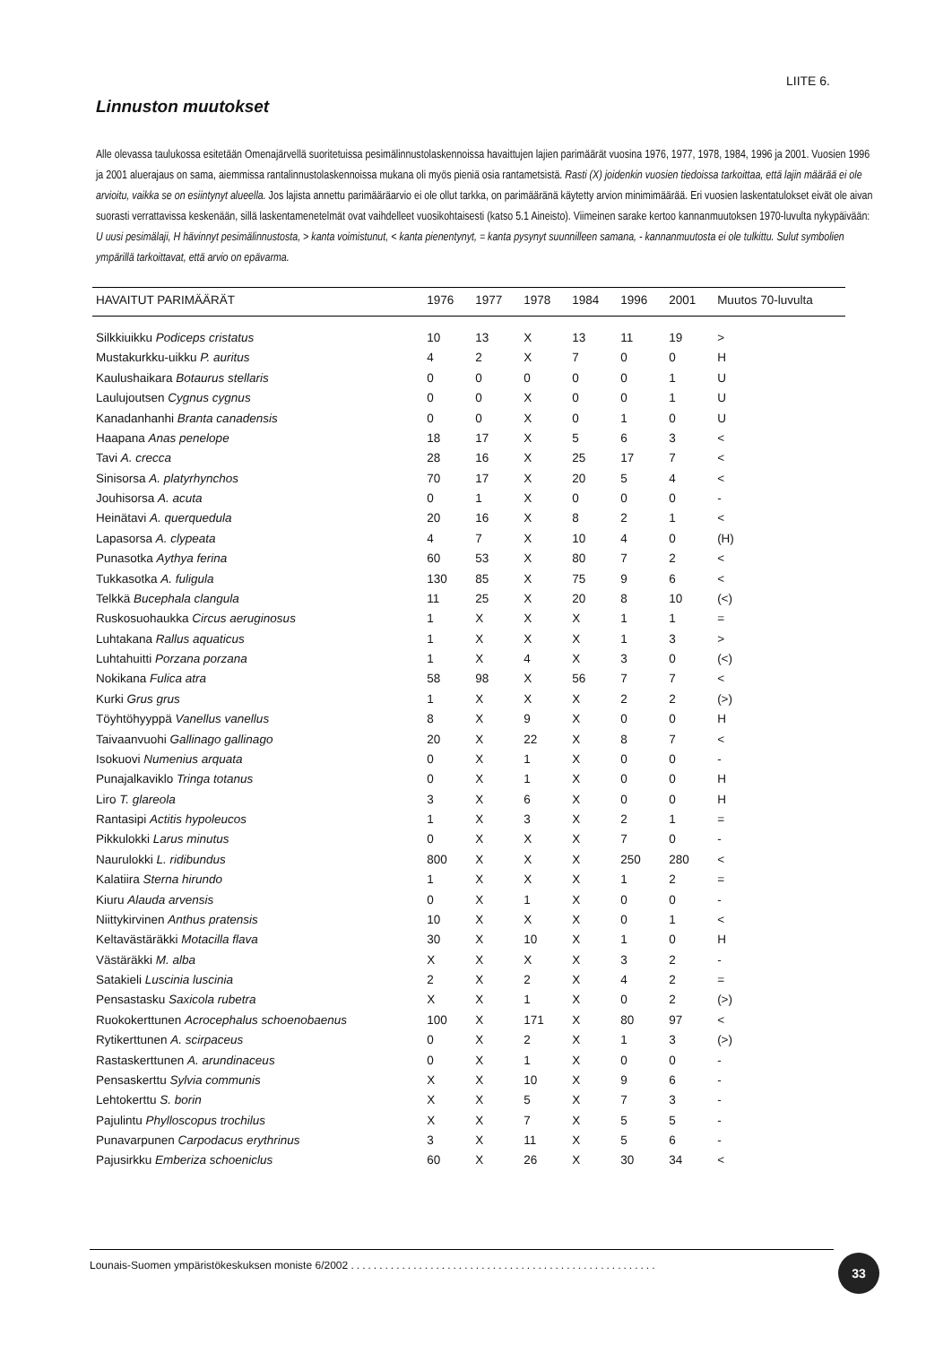LIITE 6.
Linnuston muutokset
Alle olevassa taulukossa esitetään Omenajärvellä suoritetuissa pesimälinnustolaskennoissa havaittujen lajien parimäärät vuosina 1976, 1977, 1978, 1984, 1996 ja 2001. Vuosien 1996 ja 2001 aluerajaus on sama, aiemmissa rantalinnustolaskennoissa mukana oli myös pieniä osia rantametsistä. Rasti (X) joidenkin vuosien tiedoissa tarkoittaa, että lajin määrää ei ole arvioitu, vaikka se on esiintynyt alueella. Jos lajista annettu parimääräarvio ei ole ollut tarkka, on parimääränä käytetty arvion minimimäärää. Eri vuosien laskentatulokset eivät ole aivan suorasti verrattavissa keskenään, sillä laskentamenetelmät ovat vaihdelleet vuosikohtaisesti (katso 5.1 Aineisto). Viimeinen sarake kertoo kannanmuutoksen 1970-luvulta nykypäivään: U uusi pesimälaji, H hävinnyt pesimälinnustosta, > kanta voimistunut, < kanta pienentynyt, = kanta pysynyt suunnilleen samana, - kannanmuutosta ei ole tulkittu. Sulut symbolien ympärillä tarkoittavat, että arvio on epävarma.
| HAVAITUT PARIMÄÄRÄT | 1976 | 1977 | 1978 | 1984 | 1996 | 2001 | Muutos 70-luvulta |
| --- | --- | --- | --- | --- | --- | --- | --- |
| Silkkiuikku Podiceps cristatus | 10 | 13 | X | 13 | 11 | 19 | > |
| Mustakurkku-uikku P. auritus | 4 | 2 | X | 7 | 0 | 0 | H |
| Kaulushaikara Botaurus stellaris | 0 | 0 | 0 | 0 | 0 | 1 | U |
| Laulujoutsen Cygnus cygnus | 0 | 0 | X | 0 | 0 | 1 | U |
| Kanadanhanhi Branta canadensis | 0 | 0 | X | 0 | 1 | 0 | U |
| Haapana Anas penelope | 18 | 17 | X | 5 | 6 | 3 | < |
| Tavi A. crecca | 28 | 16 | X | 25 | 17 | 7 | < |
| Sinisorsa A. platyrhynchos | 70 | 17 | X | 20 | 5 | 4 | < |
| Jouhisorsa A. acuta | 0 | 1 | X | 0 | 0 | 0 | - |
| Heinätavi A. querquedula | 20 | 16 | X | 8 | 2 | 1 | < |
| Lapasorsa A. clypeata | 4 | 7 | X | 10 | 4 | 0 | (H) |
| Punasotka Aythya ferina | 60 | 53 | X | 80 | 7 | 2 | < |
| Tukkasotka A. fuligula | 130 | 85 | X | 75 | 9 | 6 | < |
| Telkkä Bucephala clangula | 11 | 25 | X | 20 | 8 | 10 | (<) |
| Ruskosuohaukka Circus aeruginosus | 1 | X | X | X | 1 | 1 | = |
| Luhtakana Rallus aquaticus | 1 | X | X | X | 1 | 3 | > |
| Luhtahuitti Porzana porzana | 1 | X | 4 | X | 3 | 0 | (<) |
| Nokikana Fulica atra | 58 | 98 | X | 56 | 7 | 7 | < |
| Kurki Grus grus | 1 | X | X | X | 2 | 2 | (>) |
| Töyhtöhyyppä Vanellus vanellus | 8 | X | 9 | X | 0 | 0 | H |
| Taivaanvuohi Gallinago gallinago | 20 | X | 22 | X | 8 | 7 | < |
| Isokuovi Numenius arquata | 0 | X | 1 | X | 0 | 0 | - |
| Punajalkaviklo Tringa totanus | 0 | X | 1 | X | 0 | 0 | H |
| Liro T. glareola | 3 | X | 6 | X | 0 | 0 | H |
| Rantasipi Actitis hypoleucos | 1 | X | 3 | X | 2 | 1 | = |
| Pikkulokki Larus minutus | 0 | X | X | X | 7 | 0 | - |
| Naurulokki L. ridibundus | 800 | X | X | X | 250 | 280 | < |
| Kalatiira Sterna hirundo | 1 | X | X | X | 1 | 2 | = |
| Kiuru Alauda arvensis | 0 | X | 1 | X | 0 | 0 | - |
| Niittykirvinen Anthus pratensis | 10 | X | X | X | 0 | 1 | < |
| Keltavästäräkki Motacilla flava | 30 | X | 10 | X | 1 | 0 | H |
| Västäräkki M. alba | X | X | X | X | 3 | 2 | - |
| Satakieli Luscinia luscinia | 2 | X | 2 | X | 4 | 2 | = |
| Pensastasku Saxicola rubetra | X | X | 1 | X | 0 | 2 | (>) |
| Ruokokerttunen Acrocephalus schoenobaenus | 100 | X | 171 | X | 80 | 97 | < |
| Rytikerttunen A. scirpaceus | 0 | X | 2 | X | 1 | 3 | (>) |
| Rastaskerttunen A. arundinaceus | 0 | X | 1 | X | 0 | 0 | - |
| Pensaskerttu Sylvia communis | X | X | 10 | X | 9 | 6 | - |
| Lehtokerttu S. borin | X | X | 5 | X | 7 | 3 | - |
| Pajulintu Phylloscopus trochilus | X | X | 7 | X | 5 | 5 | - |
| Punavarpunen Carpodacus erythrinus | 3 | X | 11 | X | 5 | 6 | - |
| Pajusirkku Emberiza schoeniclus | 60 | X | 26 | X | 30 | 34 | < |
Lounais-Suomen ympäristökeskuksen moniste 6/2002 ......................................................
33